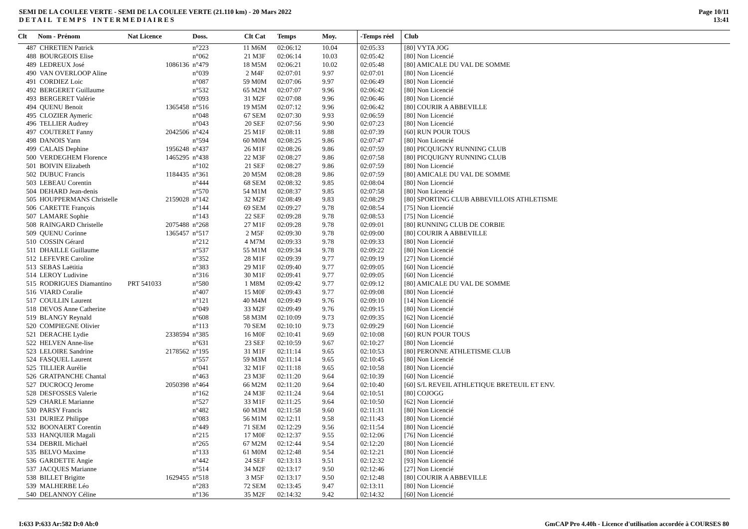SEMI DE LA COULEE VERTE - SEMI DE LA COULEE VERTE (21.110 km) - 20 Mars 2022
D E T A I L T E M P S I N T E R M E D I A I R E S
Page 10/11
13:41
| Clt | Nom - Prénom | Nat Licence | Doss. | Clt Cat | Temps | Moy. | | -Temps réel | Club |
| --- | --- | --- | --- | --- | --- | --- | --- | --- | --- |
| 487 | CHRETIEN Patrick | | n°223 | 11 M6M | 02:06:12 | 10.04 | | 02:05:33 | [80] VYTA JOG |
| 488 | BOURGEOIS Elise | | n°062 | 21 M3F | 02:06:14 | 10.03 | | 02:05:42 | [80] Non Licencié |
| 489 | LEDREUX José | 1086136 | n°479 | 18 M5M | 02:06:21 | 10.02 | | 02:05:48 | [80] AMICALE DU VAL DE SOMME |
| 490 | VAN OVERLOOP Aline | | n°039 | 2 M4F | 02:07:01 | 9.97 | | 02:07:01 | [80] Non Licencié |
| 491 | CORDIEZ Loic | | n°087 | 59 M0M | 02:07:06 | 9.97 | | 02:06:49 | [80] Non Licencié |
| 492 | BERGERET Guillaume | | n°532 | 65 M2M | 02:07:07 | 9.96 | | 02:06:42 | [80] Non Licencié |
| 493 | BERGERET Valérie | | n°093 | 31 M2F | 02:07:08 | 9.96 | | 02:06:46 | [80] Non Licencié |
| 494 | QUENU Benoit | 1365458 | n°516 | 19 M5M | 02:07:12 | 9.96 | | 02:06:42 | [80] COURIR A ABBEVILLE |
| 495 | CLOZIER Aymeric | | n°048 | 67 SEM | 02:07:30 | 9.93 | | 02:06:59 | [80] Non Licencié |
| 496 | TELLIER Audrey | | n°043 | 20 SEF | 02:07:56 | 9.90 | | 02:07:23 | [80] Non Licencié |
| 497 | COUTERET Fanny | 2042506 | n°424 | 25 M1F | 02:08:11 | 9.88 | | 02:07:39 | [60] RUN POUR TOUS |
| 498 | DANOIS Yann | | n°594 | 60 M0M | 02:08:25 | 9.86 | | 02:07:47 | [80] Non Licencié |
| 499 | CALAIS Dephine | 1956248 | n°437 | 26 M1F | 02:08:26 | 9.86 | | 02:07:59 | [80] PICQUIGNY RUNNING CLUB |
| 500 | VERDEGHEM Florence | 1465295 | n°438 | 22 M3F | 02:08:27 | 9.86 | | 02:07:58 | [80] PICQUIGNY RUNNING CLUB |
| 501 | BOIVIN Elizabeth | | n°102 | 21 SEF | 02:08:27 | 9.86 | | 02:07:59 | [80] Non Licencié |
| 502 | DUBUC Francis | 1184435 | n°361 | 20 M5M | 02:08:28 | 9.86 | | 02:07:59 | [80] AMICALE DU VAL DE SOMME |
| 503 | LEBEAU Corentin | | n°444 | 68 SEM | 02:08:32 | 9.85 | | 02:08:04 | [80] Non Licencié |
| 504 | DEHARD Jean-denis | | n°570 | 54 M1M | 02:08:37 | 9.85 | | 02:07:58 | [80] Non Licencié |
| 505 | HOUPPERMANS Christelle | 2159028 | n°142 | 32 M2F | 02:08:49 | 9.83 | | 02:08:29 | [80] SPORTING CLUB ABBEVILLOIS ATHLETISME |
| 506 | CARETTE François | | n°144 | 69 SEM | 02:09:27 | 9.78 | | 02:08:54 | [75] Non Licencié |
| 507 | LAMARE Sophie | | n°143 | 22 SEF | 02:09:28 | 9.78 | | 02:08:53 | [75] Non Licencié |
| 508 | RAINGARD Christelle | 2075488 | n°268 | 27 M1F | 02:09:28 | 9.78 | | 02:09:01 | [80] RUNNING CLUB DE CORBIE |
| 509 | QUENU Corinne | 1365457 | n°517 | 2 M5F | 02:09:30 | 9.78 | | 02:09:00 | [80] COURIR A ABBEVILLE |
| 510 | COSSIN Gérard | | n°212 | 4 M7M | 02:09:33 | 9.78 | | 02:09:33 | [80] Non Licencié |
| 511 | DHAILLE Guillaume | | n°537 | 55 M1M | 02:09:34 | 9.78 | | 02:09:22 | [80] Non Licencié |
| 512 | LEFEVRE Caroline | | n°352 | 28 M1F | 02:09:39 | 9.77 | | 02:09:19 | [27] Non Licencié |
| 513 | SEBAS Laëtitia | | n°383 | 29 M1F | 02:09:40 | 9.77 | | 02:09:05 | [60] Non Licencié |
| 514 | LEROY Ludivine | | n°316 | 30 M1F | 02:09:41 | 9.77 | | 02:09:05 | [60] Non Licencié |
| 515 | RODRIGUES Diamantino | PRT 541033 | n°580 | 1 M8M | 02:09:42 | 9.77 | | 02:09:12 | [80] AMICALE DU VAL DE SOMME |
| 516 | VIARD Coralie | | n°407 | 15 M0F | 02:09:43 | 9.77 | | 02:09:08 | [80] Non Licencié |
| 517 | COULLIN Laurent | | n°121 | 40 M4M | 02:09:49 | 9.76 | | 02:09:10 | [14] Non Licencié |
| 518 | DEVOS Anne Catherine | | n°049 | 33 M2F | 02:09:49 | 9.76 | | 02:09:15 | [80] Non Licencié |
| 519 | BLANGY Reynald | | n°608 | 58 M3M | 02:10:09 | 9.73 | | 02:09:35 | [62] Non Licencié |
| 520 | COMPIEGNE Olivier | | n°113 | 70 SEM | 02:10:10 | 9.73 | | 02:09:29 | [60] Non Licencié |
| 521 | DERACHE Lydie | 2338594 | n°385 | 16 M0F | 02:10:41 | 9.69 | | 02:10:08 | [60] RUN POUR TOUS |
| 522 | HELVEN Anne-lise | | n°631 | 23 SEF | 02:10:59 | 9.67 | | 02:10:27 | [80] Non Licencié |
| 523 | LELOIRE Sandrine | 2178562 | n°195 | 31 M1F | 02:11:14 | 9.65 | | 02:10:53 | [80] PERONNE ATHLETISME CLUB |
| 524 | FASQUEL Laurent | | n°557 | 59 M3M | 02:11:14 | 9.65 | | 02:10:45 | [80] Non Licencié |
| 525 | TILLIER Aurélie | | n°041 | 32 M1F | 02:11:18 | 9.65 | | 02:10:58 | [80] Non Licencié |
| 526 | GRATPANCHE Chantal | | n°463 | 23 M3F | 02:11:20 | 9.64 | | 02:10:39 | [60] Non Licencié |
| 527 | DUCROCQ Jerome | 2050398 | n°464 | 66 M2M | 02:11:20 | 9.64 | | 02:10:40 | [60] S/L REVEIL ATHLETIQUE BRETEUIL ET ENV. |
| 528 | DESFOSSES Valerie | | n°162 | 24 M3F | 02:11:24 | 9.64 | | 02:10:51 | [80] COJOGG |
| 529 | CHARLE Marianne | | n°527 | 33 M1F | 02:11:25 | 9.64 | | 02:10:50 | [62] Non Licencié |
| 530 | PARSY Francis | | n°482 | 60 M3M | 02:11:58 | 9.60 | | 02:11:31 | [80] Non Licencié |
| 531 | DURIEZ Philippe | | n°083 | 56 M1M | 02:12:11 | 9.58 | | 02:11:43 | [80] Non Licencié |
| 532 | BOONAERT Corentin | | n°449 | 71 SEM | 02:12:29 | 9.56 | | 02:11:54 | [80] Non Licencié |
| 533 | HANQUIER Magali | | n°215 | 17 M0F | 02:12:37 | 9.55 | | 02:12:06 | [76] Non Licencié |
| 534 | DEBRIL Michaël | | n°265 | 67 M2M | 02:12:44 | 9.54 | | 02:12:20 | [80] Non Licencié |
| 535 | BELVO Maxime | | n°133 | 61 M0M | 02:12:48 | 9.54 | | 02:12:21 | [80] Non Licencié |
| 536 | GARDETTE Angie | | n°442 | 24 SEF | 02:13:13 | 9.51 | | 02:12:32 | [93] Non Licencié |
| 537 | JACQUES Marianne | | n°514 | 34 M2F | 02:13:17 | 9.50 | | 02:12:46 | [27] Non Licencié |
| 538 | BILLET Brigitte | 1629455 | n°518 | 3 M5F | 02:13:17 | 9.50 | | 02:12:48 | [80] COURIR A ABBEVILLE |
| 539 | MALHERBE Léo | | n°283 | 72 SEM | 02:13:45 | 9.47 | | 02:13:11 | [80] Non Licencié |
| 540 | DELANNOY Céline | | n°136 | 35 M2F | 02:14:32 | 9.42 | | 02:14:32 | [60] Non Licencié |
I:633 P:633 Ar:582 D:0 Ab:0 GmCAP Pro 4.40h - Licence d'utilisation accordée à COURSES 80